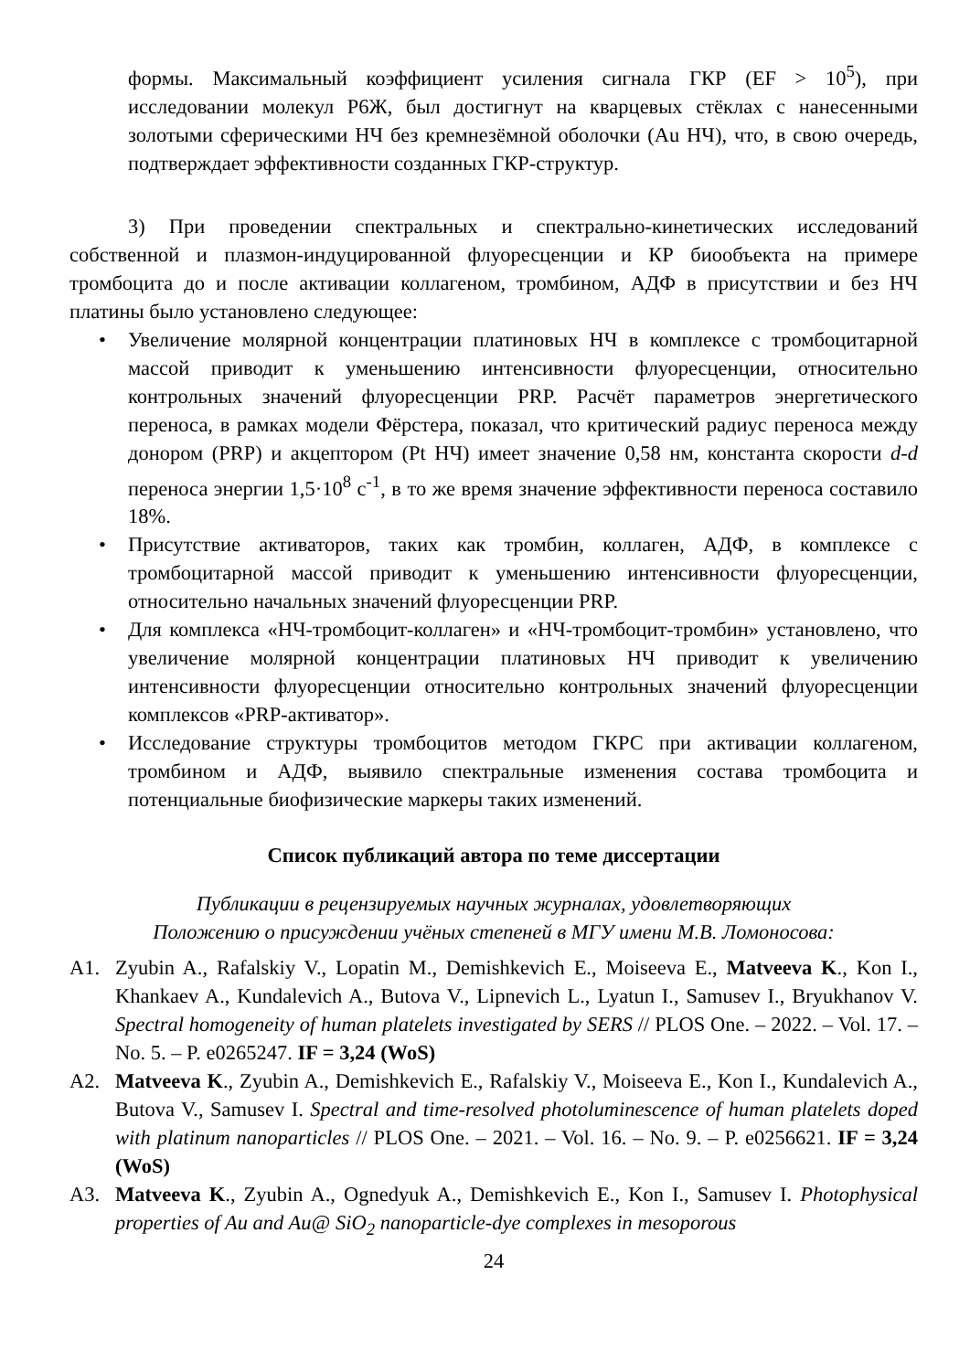формы. Максимальный коэффициент усиления сигнала ГКР (EF > 10<sup>5</sup>), при исследовании молекул Р6Ж, был достигнут на кварцевых стёклах с нанесенными золотыми сферическими НЧ без кремнезёмной оболочки (Au НЧ), что, в свою очередь, подтверждает эффективности созданных ГКР-структур.
3) При проведении спектральных и спектрально-кинетических исследований собственной и плазмон-индуцированной флуоресценции и КР биообъекта на примере тромбоцита до и после активации коллагеном, тромбином, АДФ в присутствии и без НЧ платины было установлено следующее:
• Увеличение молярной концентрации платиновых НЧ в комплексе с тромбоцитарной массой приводит к уменьшению интенсивности флуоресценции, относительно контрольных значений флуоресценции PRP. Расчёт параметров энергетического переноса, в рамках модели Фёрстера, показал, что критический радиус переноса между донором (PRP) и акцептором (Pt НЧ) имеет значение 0,58 нм, константа скорости d-d переноса энергии 1,5·10<sup>8</sup> с<sup>-1</sup>, в то же время значение эффективности переноса составило 18%.
• Присутствие активаторов, таких как тромбин, коллаген, АДФ, в комплексе с тромбоцитарной массой приводит к уменьшению интенсивности флуоресценции, относительно начальных значений флуоресценции PRP.
• Для комплекса «НЧ-тромбоцит-коллаген» и «НЧ-тромбоцит-тромбин» установлено, что увеличение молярной концентрации платиновых НЧ приводит к увеличению интенсивности флуоресценции относительно контрольных значений флуоресценции комплексов «PRP-активатор».
• Исследование структуры тромбоцитов методом ГКРС при активации коллагеном, тромбином и АДФ, выявило спектральные изменения состава тромбоцита и потенциальные биофизические маркеры таких изменений.
Список публикаций автора по теме диссертации
Публикации в рецензируемых научных журналах, удовлетворяющих
Положению о присуждении учёных степеней в МГУ имени М.В. Ломоносова:
А1. Zyubin A., Rafalskiy V., Lopatin M., Demishkevich E., Moiseeva E., Matveeva K., Kon I., Khankaev A., Kundalevich A., Butova V., Lipnevich L., Lyatun I., Samusev I., Bryukhanov V. Spectral homogeneity of human platelets investigated by SERS // PLOS One. – 2022. – Vol. 17. – No. 5. – P. e0265247. IF = 3,24 (WoS)
А2. Matveeva K., Zyubin A., Demishkevich E., Rafalskiy V., Moiseeva E., Kon I., Kundalevich A., Butova V., Samusev I. Spectral and time-resolved photoluminescence of human platelets doped with platinum nanoparticles // PLOS One. – 2021. – Vol. 16. – No. 9. – P. e0256621. IF = 3,24 (WoS)
А3. Matveeva K., Zyubin A., Ognedyuk A., Demishkevich E., Kon I., Samusev I. Photophysical properties of Au and Au@ SiO<sub>2</sub> nanoparticle-dye complexes in mesoporous
24